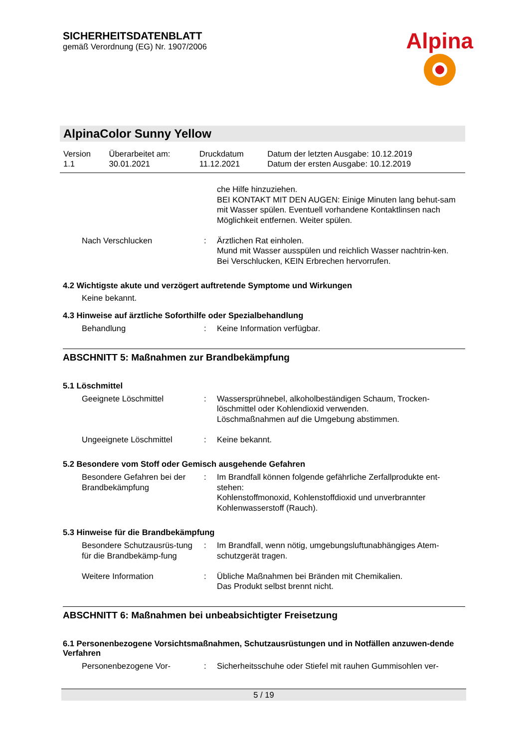SICHERHEITSDATENBLATT
gemäß Verordnung (EG) Nr. 1907/2006
Alpina
AlpinaColor Sunny Yellow
| Version 1.1 | Überarbeitet am: 30.01.2021 | Druckdatum 11.12.2021 | Datum der letzten Ausgabe: 10.12.2019 Datum der ersten Ausgabe: 10.12.2019 |
| | | che Hilfe hinzuziehen. BEI KONTAKT MIT DEN AUGEN: Einige Minuten lang behut-sam mit Wasser spülen. Eventuell vorhandene Kontaktlinsen nach Möglichkeit entfernen. Weiter spülen. |
| Nach Verschlucken | : | Ärztlichen Rat einholen. Mund mit Wasser ausspülen und reichlich Wasser nachtrin-ken. Bei Verschlucken, KEIN Erbrechen hervorrufen. |
4.2 Wichtigste akute und verzögert auftretende Symptome und Wirkungen
Keine bekannt.
4.3 Hinweise auf ärztliche Soforthilfe oder Spezialbehandlung
| Behandlung | : | Keine Information verfügbar. |
ABSCHNITT 5: Maßnahmen zur Brandbekämpfung
5.1 Löschmittel
| Geeignete Löschmittel | : | Wassersprühnebel, alkoholbeständigen Schaum, Trocken-löschmittel oder Kohlendioxid verwenden. Löschmaßnahmen auf die Umgebung abstimmen. |
| Ungeeignete Löschmittel | : | Keine bekannt. |
5.2 Besondere vom Stoff oder Gemisch ausgehende Gefahren
| Besondere Gefahren bei der Brandbekämpfung | : | Im Brandfall können folgende gefährliche Zerfallprodukte ent-stehen: Kohlenstoffmonoxid, Kohlenstoffdioxid und unverbrannter Kohlenwasserstoff (Rauch). |
5.3 Hinweise für die Brandbekämpfung
| Besondere Schutzausrüs-tung für die Brandbekämp-fung | : | Im Brandfall, wenn nötig, umgebungsluftunabhängiges Atem-schutzgerät tragen. |
| Weitere Information | : | Übliche Maßnahmen bei Bränden mit Chemikalien. Das Produkt selbst brennt nicht. |
ABSCHNITT 6: Maßnahmen bei unbeabsichtigter Freisetzung
6.1 Personenbezogene Vorsichtsmaßnahmen, Schutzausrüstungen und in Notfällen anzuwen-dende Verfahren
| Personenbezogene Vor- | : | Sicherheitsschuhe oder Stiefel mit rauhen Gummisohlen ver- |
5 / 19